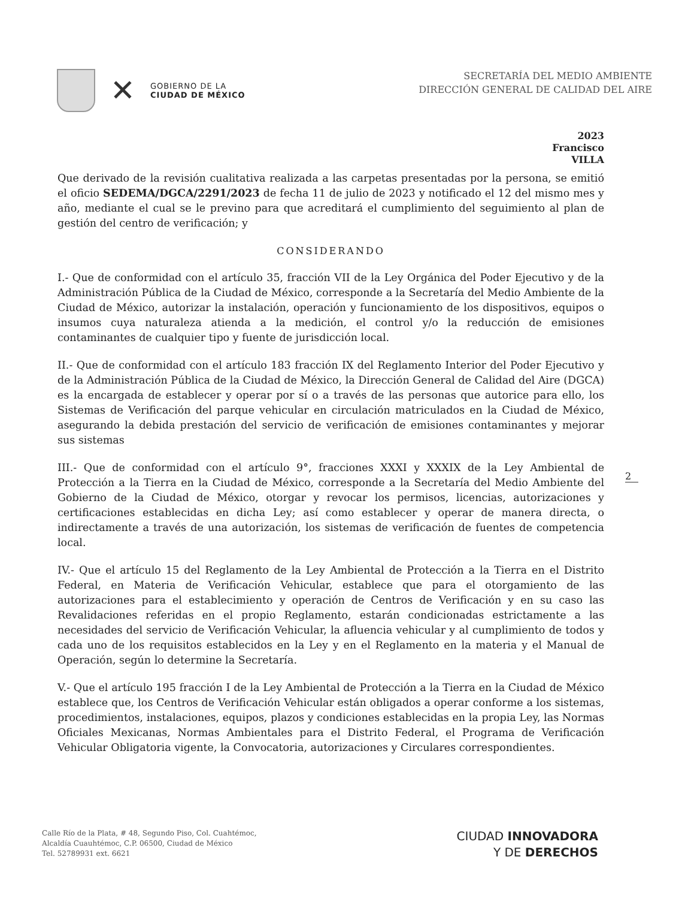✕
GOBIERNO DE LA
CIUDAD DE MÉXICO
SECRETARÍA DEL MEDIO AMBIENTE
DIRECCIÓN GENERAL DE CALIDAD DEL AIRE
2023
Francisco
VILLA
Que derivado de la revisión cualitativa realizada a las carpetas presentadas por la persona, se emitió el oficio SEDEMA/DGCA/2291/2023 de fecha 11 de julio de 2023 y notificado el 12 del mismo mes y año, mediante el cual se le previno para que acreditará el cumplimiento del seguimiento al plan de gestión del centro de verificación; y
CONSIDERANDO
I.- Que de conformidad con el artículo 35, fracción VII de la Ley Orgánica del Poder Ejecutivo y de la Administración Pública de la Ciudad de México, corresponde a la Secretaría del Medio Ambiente de la Ciudad de México, autorizar la instalación, operación y funcionamiento de los dispositivos, equipos o insumos cuya naturaleza atienda a la medición, el control y/o la reducción de emisiones contaminantes de cualquier tipo y fuente de jurisdicción local.
II.- Que de conformidad con el artículo 183 fracción IX del Reglamento Interior del Poder Ejecutivo y de la Administración Pública de la Ciudad de México, la Dirección General de Calidad del Aire (DGCA) es la encargada de establecer y operar por sí o a través de las personas que autorice para ello, los Sistemas de Verificación del parque vehicular en circulación matriculados en la Ciudad de México, asegurando la debida prestación del servicio de verificación de emisiones contaminantes y mejorar sus sistemas
III.- Que de conformidad con el artículo 9°, fracciones XXXI y XXXIX de la Ley Ambiental de Protección a la Tierra en la Ciudad de México, corresponde a la Secretaría del Medio Ambiente del Gobierno de la Ciudad de México, otorgar y revocar los permisos, licencias, autorizaciones y certificaciones establecidas en dicha Ley; así como establecer y operar de manera directa, o indirectamente a través de una autorización, los sistemas de verificación de fuentes de competencia local.
IV.- Que el artículo 15 del Reglamento de la Ley Ambiental de Protección a la Tierra en el Distrito Federal, en Materia de Verificación Vehicular, establece que para el otorgamiento de las autorizaciones para el establecimiento y operación de Centros de Verificación y en su caso las Revalidaciones referidas en el propio Reglamento, estarán condicionadas estrictamente a las necesidades del servicio de Verificación Vehicular, la afluencia vehicular y al cumplimiento de todos y cada uno de los requisitos establecidos en la Ley y en el Reglamento en la materia y el Manual de Operación, según lo determine la Secretaría.
V.- Que el artículo 195 fracción I de la Ley Ambiental de Protección a la Tierra en la Ciudad de México establece que, los Centros de Verificación Vehicular están obligados a operar conforme a los sistemas, procedimientos, instalaciones, equipos, plazos y condiciones establecidas en la propia Ley, las Normas Oficiales Mexicanas, Normas Ambientales para el Distrito Federal, el Programa de Verificación Vehicular Obligatoria vigente, la Convocatoria, autorizaciones y Circulares correspondientes.
2
Calle Río de la Plata, # 48, Segundo Piso, Col. Cuahtémoc,
Alcaldía Cuauhtémoc, C.P. 06500, Ciudad de México
Tel. 52789931 ext. 6621
CIUDAD INNOVADORA
Y DE DERECHOS